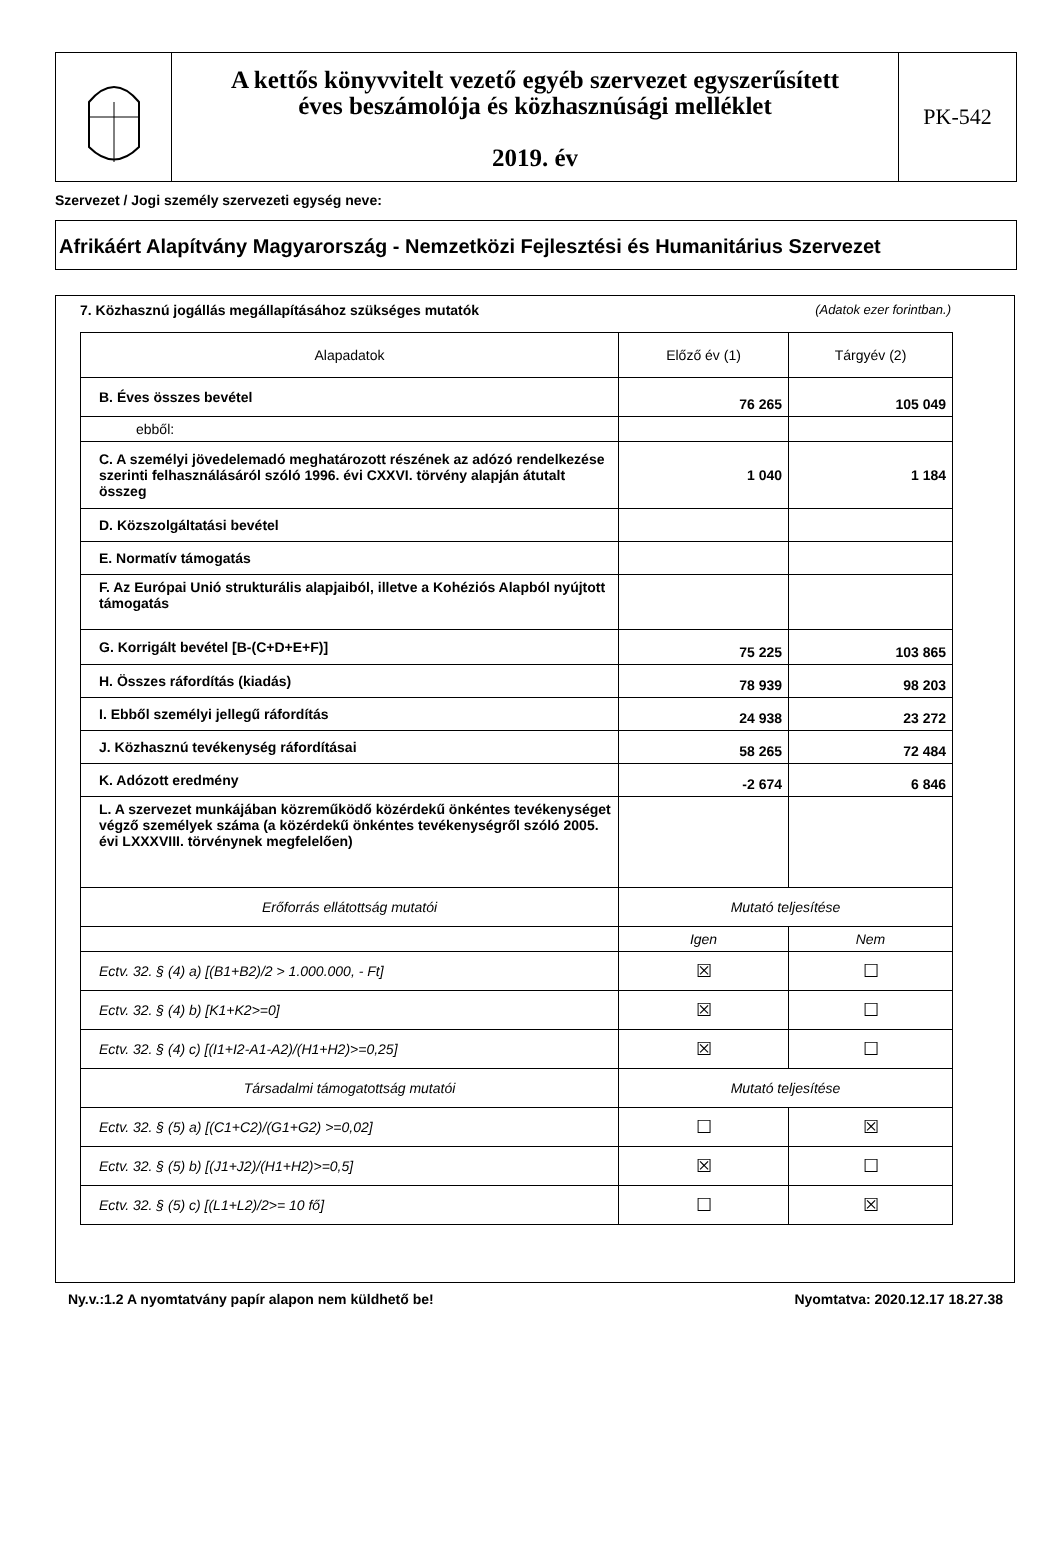A kettős könyvvitelt vezető egyéb szervezet egyszerűsített
éves beszámolója és közhasznúsági melléklet
2019. év
PK-542
Szervezet / Jogi személy szervezeti egység neve:
Afrikáért Alapítvány Magyarország - Nemzetközi Fejlesztési és Humanitárius Szervezet
7. Közhasznú jogállás megállapításához szükséges mutatók (Adatok ezer forintban.)
| Alapadatok | Előző év (1) | Tárgyév (2) |
| --- | --- | --- |
| B. Éves összes bevétel | 76 265 | 105 049 |
| ebből: | | |
| C. A személyi jövedelemadó meghatározott részének az adózó rendelkezése szerinti felhasználásáról szóló 1996. évi CXXVI. törvény alapján átutalt összeg | 1 040 | 1 184 |
| D. Közszolgáltatási bevétel | | |
| E. Normatív támogatás | | |
| F. Az Európai Unió strukturális alapjaiból, illetve a Kohéziós Alapból nyújtott támogatás | | |
| G. Korrigált bevétel [B-(C+D+E+F)] | 75 225 | 103 865 |
| H. Összes ráfordítás (kiadás) | 78 939 | 98 203 |
| I. Ebből személyi jellegű ráfordítás | 24 938 | 23 272 |
| J. Közhasznú tevékenység ráfordításai | 58 265 | 72 484 |
| K. Adózott eredmény | -2 674 | 6 846 |
| L. A szervezet munkájában közreműködő közérdekű önkéntes tevékenységet végző személyek száma (a közérdekű önkéntes tevékenységről szóló 2005. évi LXXXVIII. törvénynek megfelelően) | | |
| Erőforrás ellátottság mutatói | Mutató teljesítése | |
| | Igen | Nem |
| Ectv. 32. § (4) a) [(B1+B2)/2 > 1.000.000, - Ft] | ☒ | ☐ |
| Ectv. 32. § (4) b) [K1+K2>=0] | ☒ | ☐ |
| Ectv. 32. § (4) c) [(I1+I2-A1-A2)/(H1+H2)>=0,25] | ☒ | ☐ |
| Társadalmi támogatottság mutatói | Mutató teljesítése | |
| Ectv. 32. § (5) a) [(C1+C2)/(G1+G2) >=0,02] | ☐ | ☒ |
| Ectv. 32. § (5) b) [(J1+J2)/(H1+H2)>=0,5] | ☒ | ☐ |
| Ectv. 32. § (5) c) [(L1+L2)/2>= 10 fő] | ☐ | ☒ |
Ny.v.:1.2 A nyomtatvány papír alapon nem küldhető be! Nyomtatva: 2020.12.17 18.27.38